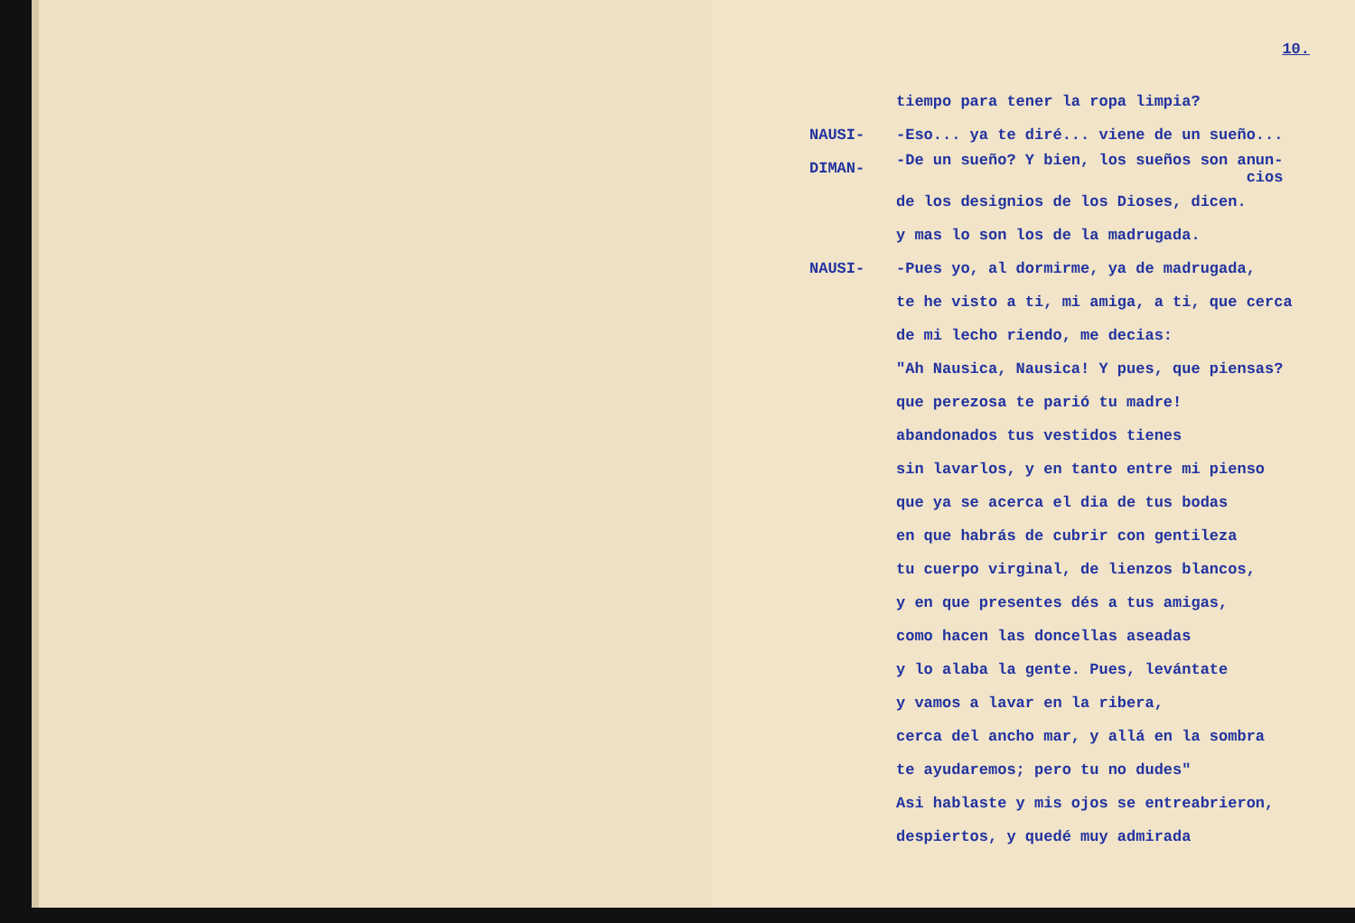10.
tiempo para tener la ropa limpia?
NAUSI- -Eso... ya te diré... viene de un sueño...
DIMAN- -De un sueño? Y bien, los sueños son anun-
cios
de los designios de los Dioses, dicen.
y mas lo son los de la madrugada.
NAUSI- -Pues yo, al dormirme, ya de madrugada,
te he visto a ti, mi amiga, a ti, que cerca
de mi lecho riendo, me decias:
"Ah Nausica, Nausica! Y pues, que piensas?
que perezosa te parió tu madre!
abandonados tus vestidos tienes
sin lavarlos, y en tanto entre mi pienso
que ya se acerca el dia de tus bodas
en que habrás de cubrir con gentileza
tu cuerpo virginal, de lienzos blancos,
y en que presentes dés a tus amigas,
como hacen las doncellas aseadas
y lo alaba la gente. Pues, levántate
y vamos a lavar en la ribera,
cerca del ancho mar, y allá en la sombra
te ayudaremos; pero tu no dudes"
Asi hablaste y mis ojos se entreabrieron,
despiertos, y quedé muy admirada